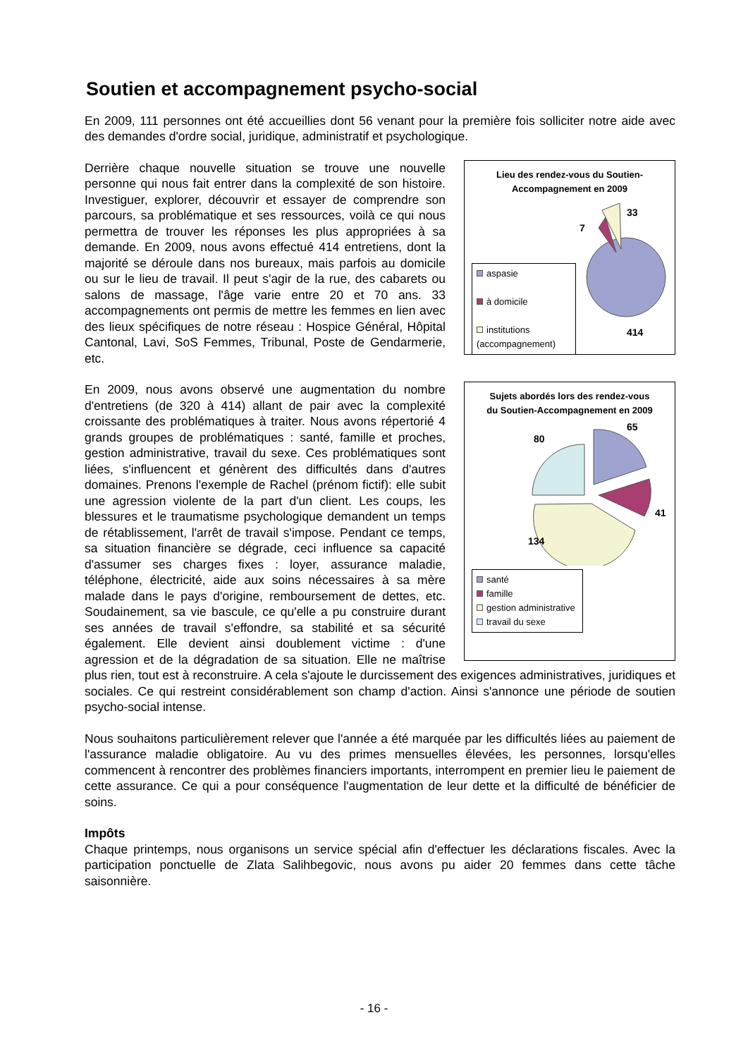Soutien et accompagnement psycho-social
En 2009, 111 personnes ont été accueillies dont 56 venant pour la première fois solliciter notre aide avec des demandes d'ordre social, juridique, administratif et psychologique.
Lieu des rendez-vous du Soutien-Accompagnement en 2009
33
7
414
aspasie
à domicile
institutions (accompagnement)
Derrière chaque nouvelle situation se trouve une nouvelle personne qui nous fait entrer dans la complexité de son histoire. Investiguer, explorer, découvrir et essayer de comprendre son parcours, sa problématique et ses ressources, voilà ce qui nous permettra de trouver les réponses les plus appropriées à sa demande. En 2009, nous avons effectué 414 entretiens, dont la majorité se déroule dans nos bureaux, mais parfois au domicile ou sur le lieu de travail. Il peut s'agir de la rue, des cabarets ou salons de massage, l'âge varie entre 20 et 70 ans. 33 accompagnements ont permis de mettre les femmes en lien avec des lieux spécifiques de notre réseau : Hospice Général, Hôpital Cantonal, Lavi, SoS Femmes, Tribunal, Poste de Gendarmerie, etc.
Sujets abordés lors des rendez-vous du Soutien-Accompagnement en 2009
65
80
41
134
santé
famille
gestion administrative
travail du sexe
En 2009, nous avons observé une augmentation du nombre d'entretiens (de 320 à 414) allant de pair avec la complexité croissante des problématiques à traiter. Nous avons répertorié 4 grands groupes de problématiques : santé, famille et proches, gestion administrative, travail du sexe. Ces problématiques sont liées, s'influencent et génèrent des difficultés dans d'autres domaines. Prenons l'exemple de Rachel (prénom fictif): elle subit une agression violente de la part d'un client. Les coups, les blessures et le traumatisme psychologique demandent un temps de rétablissement, l'arrêt de travail s'impose. Pendant ce temps, sa situation financière se dégrade, ceci influence sa capacité d'assumer ses charges fixes : loyer, assurance maladie, téléphone, électricité, aide aux soins nécessaires à sa mère malade dans le pays d'origine, remboursement de dettes, etc. Soudainement, sa vie bascule, ce qu'elle a pu construire durant ses années de travail s'effondre, sa stabilité et sa sécurité également. Elle devient ainsi doublement victime : d'une agression et de la dégradation de sa situation. Elle ne maîtrise plus rien, tout est à reconstruire. A cela s'ajoute le durcissement des exigences administratives, juridiques et sociales. Ce qui restreint considérablement son champ d'action. Ainsi s'annonce une période de soutien psycho-social intense.
Nous souhaitons particulièrement relever que l'année a été marquée par les difficultés liées au paiement de l'assurance maladie obligatoire. Au vu des primes mensuelles élevées, les personnes, lorsqu'elles commencent à rencontrer des problèmes financiers importants, interrompent en premier lieu le paiement de cette assurance. Ce qui a pour conséquence l'augmentation de leur dette et la difficulté de bénéficier de soins.
Impôts
Chaque printemps, nous organisons un service spécial afin d'effectuer les déclarations fiscales. Avec la participation ponctuelle de Zlata Salihbegovic, nous avons pu aider 20 femmes dans cette tâche saisonnière.
- 16 -